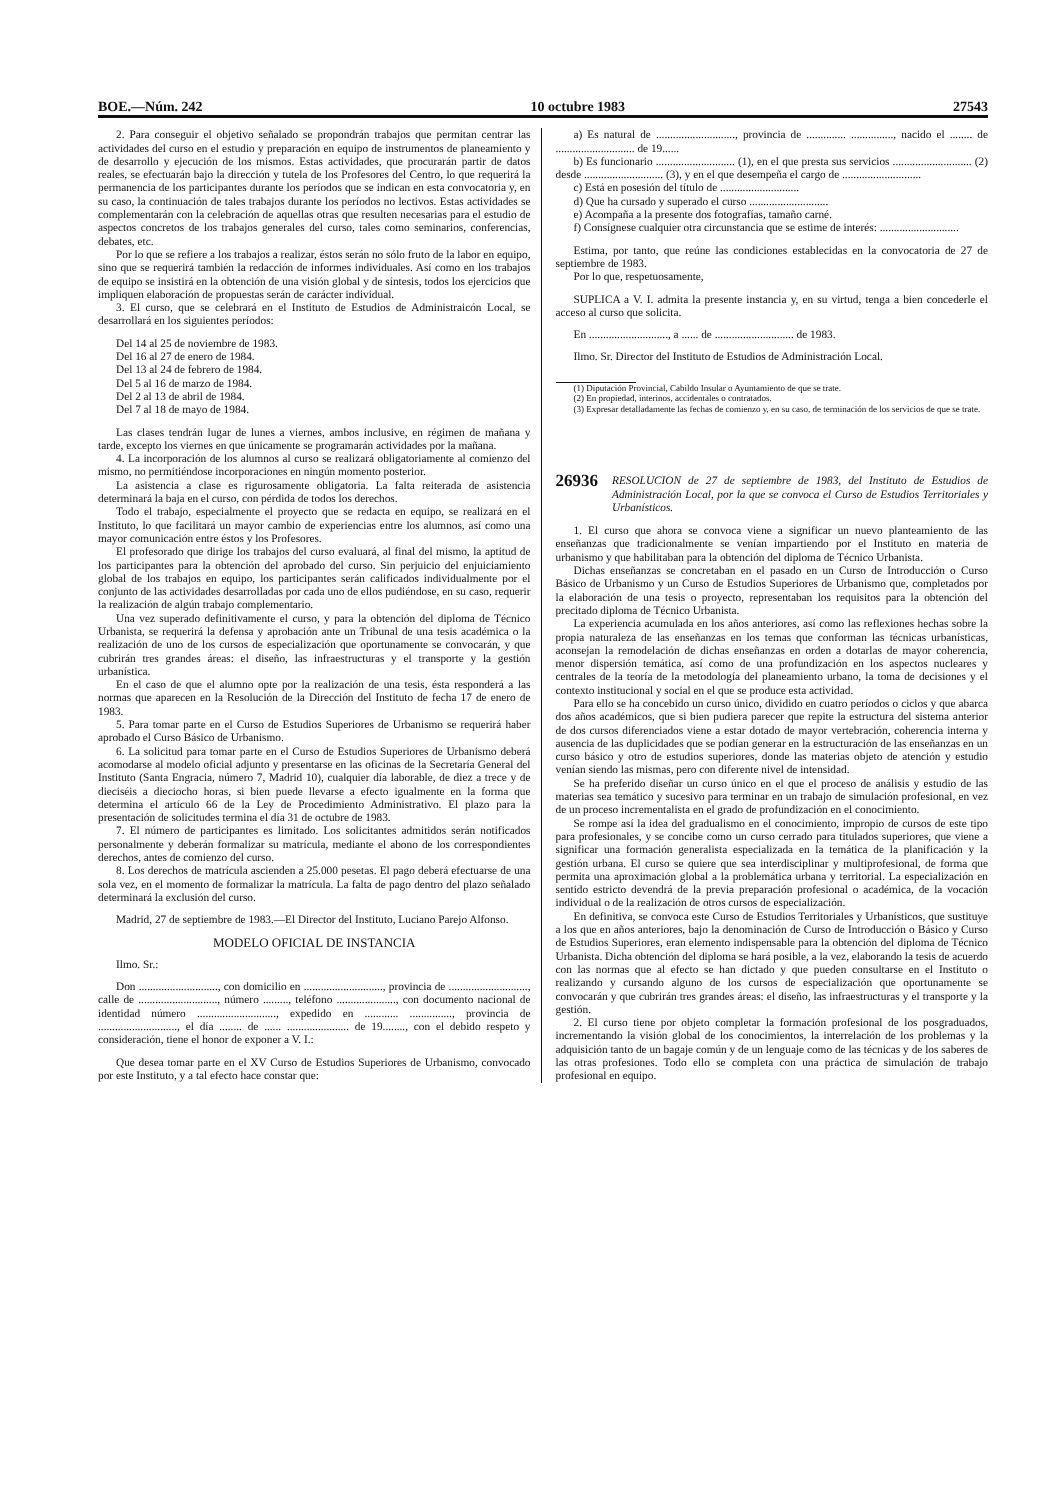BOE.—Núm. 242 10 octubre 1983 27543
2. Para conseguir el objetivo señalado se propondrán trabajos que permitan centrar las actividades del curso en el estudio y preparación en equipo de instrumentos de planeamiento y de desarrollo y ejecución de los mismos. Estas actividades, que procurarán partir de datos reales, se efectuarán bajo la dirección y tutela de los Profesores del Centro, lo que requerirá la permanencia de los participantes durante los períodos que se indican en esta convocatoria y, en su caso, la continuación de tales trabajos durante los períodos no lectivos. Estas actividades se complementarán con la celebración de aquellas otras que resulten necesarias para el estudio de aspectos concretos de los trabajos generales del curso, tales como seminarios, conferencias, debates, etc.
Por lo que se refiere a los trabajos a realizar, éstos serán no sólo fruto de la labor en equipo, sino que se requerirá también la redacción de informes individuales. Así como en los trabajos de equipo se insistirá en la obtención de una visión global y de síntesis, todos los ejercicios que impliquen elaboración de propuestas serán de carácter individual.
3. El curso, que se celebrará en el Instituto de Estudios de Administraicón Local, se desarrollará en los siguientes períodos:
Del 14 al 25 de noviembre de 1983.
Del 16 al 27 de enero de 1984.
Del 13 al 24 de febrero de 1984.
Del 5 al 16 de marzo de 1984.
Del 2 al 13 de abril de 1984.
Del 7 al 18 de mayo de 1984.
Las clases tendrán lugar de lunes a viernes, ambos inclusive, en régimen de mañana y tarde, excepto los viernes en que únicamente se programarán actividades por la mañana.
4. La incorporación de los alumnos al curso se realizará obligatoriamente al comienzo del mismo, no permitiéndose incorporaciones en ningún momento posterior.
La asistencia a clase es rigurosamente obligatoria. La falta reiterada de asistencia determinará la baja en el curso, con pérdida de todos los derechos.
Todo el trabajo, especialmente el proyecto que se redacta en equipo, se realizará en el Instituto, lo que facilitará un mayor cambio de experiencias entre los alumnos, así como una mayor comunicación entre éstos y los Profesores.
El profesorado que dirige los trabajos del curso evaluará, al final del mismo, la aptitud de los participantes para la obtención del aprobado del curso. Sin perjuicio del enjuiciamiento global de los trabajos en equipo, los participantes serán calificados individualmente por el conjunto de las actividades desarrolladas por cada uno de ellos pudiéndose, en su caso, requerir la realización de algún trabajo complementario.
Una vez superado definitivamente el curso, y para la obtención del diploma de Técnico Urbanista, se requerirá la defensa y aprobación ante un Tribunal de una tesis académica o la realización de uno de los cursos de especialización que oportunamente se convocarán, y que cubrirán tres grandes áreas: el diseño, las infraestructuras y el transporte y la gestión urbanística.
En el caso de que el alumno opte por la realización de una tesis, ésta responderá a las normas que aparecen en la Resolución de la Dirección del Instituto de fecha 17 de enero de 1983.
5. Para tomar parte en el Curso de Estudios Superiores de Urbanismo se requerirá haber aprobado el Curso Básico de Urbanismo.
6. La solicitud para tomar parte en el Curso de Estudios Superiores de Urbanismo deberá acomodarse al modelo oficial adjunto y presentarse en las oficinas de la Secretaría General del Instituto (Santa Engracia, número 7, Madrid 10), cualquier día laborable, de diez a trece y de dieciséis a dieciocho horas, si bien puede llevarse a efecto igualmente en la forma que determina el artículo 66 de la Ley de Procedimiento Administrativo. El plazo para la presentación de solicitudes termina el día 31 de octubre de 1983.
7. El número de participantes es limitado. Los solicitantes admitidos serán notificados personalmente y deberán formalizar su matrícula, mediante el abono de los correspondientes derechos, antes de comienzo del curso.
8. Los derechos de matrícula ascienden a 25.000 pesetas. El pago deberá efectuarse de una sola vez, en el momento de formalizar la matrícula. La falta de pago dentro del plazo señalado determinará la exclusión del curso.
Madrid, 27 de septiembre de 1983.—El Director del Instituto, Luciano Parejo Alfonso.
MODELO OFICIAL DE INSTANCIA
Ilmo. Sr.:
Don ............................, con domicilio en ............................, provincia de ............................, calle de ............................, número ........., teléfono ....................., con documento nacional de identidad número ............................, expedido en ............ ..............., provincia de ............................, el día ........ de ...... ...................... de 19........, con el debido respeto y consideración, tiene el honor de exponer a V. I.:
Que desea tomar parte en el XV Curso de Estudios Superiores de Urbanismo, convocado por este Instituto, y a tal efecto hace constar que:
a) Es natural de ............................, provincia de .............. ..............., nacido el ........ de ............................ de 19......
b) Es funcionario ............................ (1), en el que presta sus servicios ............................ (2) desde ............................ (3), y en el que desempeña el cargo de ............................
c) Está en posesión del título de ............................
d) Que ha cursado y superado el curso ............................
e) Acompaña a la presente dos fotografías, tamaño carné.
f) Consígnese cualquier otra circunstancia que se estime de interés: ............................
Estima, por tanto, que reúne las condiciones establecidas en la convocatoria de 27 de septiembre de 1983.
Por lo que, respetuosamente,
SUPLICA a V. I. admita la presente instancia y, en su virtud, tenga a bien concederle el acceso al curso que solicita.
En ............................, a ...... de ............................ de 1983.
Ilmo. Sr. Director del Instituto de Estudios de Administración Local.
(1) Diputación Provincial, Cabildo Insular o Ayuntamiento de que se trate.
(2) En propiedad, interinos, accidentales o contratados.
(3) Expresar detalladamente las fechas de comienzo y, en su caso, de terminación de los servicios de que se trate.
26936
RESOLUCION de 27 de septiembre de 1983, del Instituto de Estudios de Administración Local, por la que se convoca el Curso de Estudios Territoriales y Urbanísticos.
1. El curso que ahora se convoca viene a significar un nuevo planteamiento de las enseñanzas que tradicionalmente se venían impartiendo por el Instituto en materia de urbanismo y que habilitaban para la obtención del diploma de Técnico Urbanista.
Dichas enseñanzas se concretaban en el pasado en un Curso de Introducción o Curso Básico de Urbanismo y un Curso de Estudios Superiores de Urbanismo que, completados por la elaboración de una tesis o proyecto, representaban los requisitos para la obtención del precitado diploma de Técnico Urbanista.
La experiencia acumulada en los años anteriores, así como las reflexiones hechas sobre la propia naturaleza de las enseñanzas en los temas que conforman las técnicas urbanísticas, aconsejan la remodelación de dichas enseñanzas en orden a dotarlas de mayor coherencia, menor dispersión temática, así como de una profundización en los aspectos nucleares y centrales de la teoría de la metodología del planeamiento urbano, la toma de decisiones y el contexto institucional y social en el que se produce esta actividad.
Para ello se ha concebido un curso único, dividido en cuatro períodos o ciclos y que abarca dos años académicos, que si bien pudiera parecer que repite la estructura del sistema anterior de dos cursos diferenciados viene a estar dotado de mayor vertebración, coherencia interna y ausencia de las duplicidades que se podían generar en la estructuración de las enseñanzas en un curso básico y otro de estudios superiores, donde las materias objeto de atención y estudio venían siendo las mismas, pero con diferente nivel de intensidad.
Se ha preferido diseñar un curso único en el que el proceso de análisis y estudio de las materias sea temático y sucesivo para terminar en un trabajo de simulación profesional, en vez de un proceso incrementalista en el grado de profundización en el conocimiento.
Se rompe así la idea del gradualismo en el conocimiento, impropio de cursos de este tipo para profesionales, y se concibe como un curso cerrado para titulados superiores, que viene a significar una formación generalista especializada en la temática de la planificación y la gestión urbana. El curso se quiere que sea interdisciplinar y multiprofesional, de forma que permita una aproximación global a la problemática urbana y territorial. La especialización en sentido estricto devendrá de la previa preparación profesional o académica, de la vocación individual o de la realización de otros cursos de especialización.
En definitiva, se convoca este Curso de Estudios Territoriales y Urbanísticos, que sustituye a los que en años anteriores, bajo la denominación de Curso de Introducción o Básico y Curso de Estudios Superiores, eran elemento indispensable para la obtención del diploma de Técnico Urbanista. Dicha obtención del diploma se hará posible, a la vez, elaborando la tesis de acuerdo con las normas que al efecto se han dictado y que pueden consultarse en el Instituto o realizando y cursando alguno de los cursos de especialización que oportunamente se convocarán y que cubrirán tres grandes áreas: el diseño, las infraestructuras y el transporte y la gestión.
2. El curso tiene por objeto completar la formación profesional de los posgraduados, incrementando la visión global de los conocimientos, la interrelación de los problemas y la adquisición tanto de un bagaje común y de un lenguaje como de las técnicas y de los saberes de las otras profesiones. Todo ello se completa con una práctica de simulación de trabajo profesional en equipo.